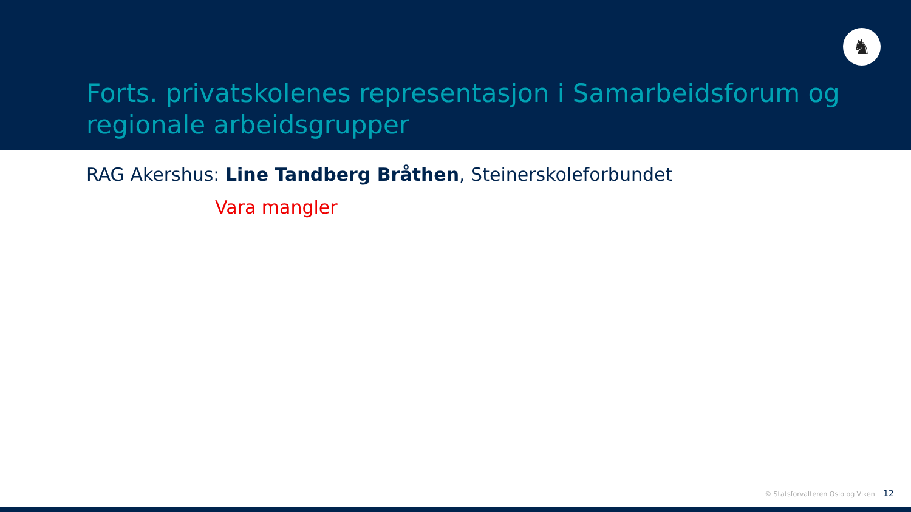♞
Forts. privatskolenes representasjon i Samarbeidsforum og regionale arbeidsgrupper
RAG Akershus: Line Tandberg Bråthen, Steinerskoleforbundet
Vara mangler
© Statsforvalteren Oslo og Viken 12